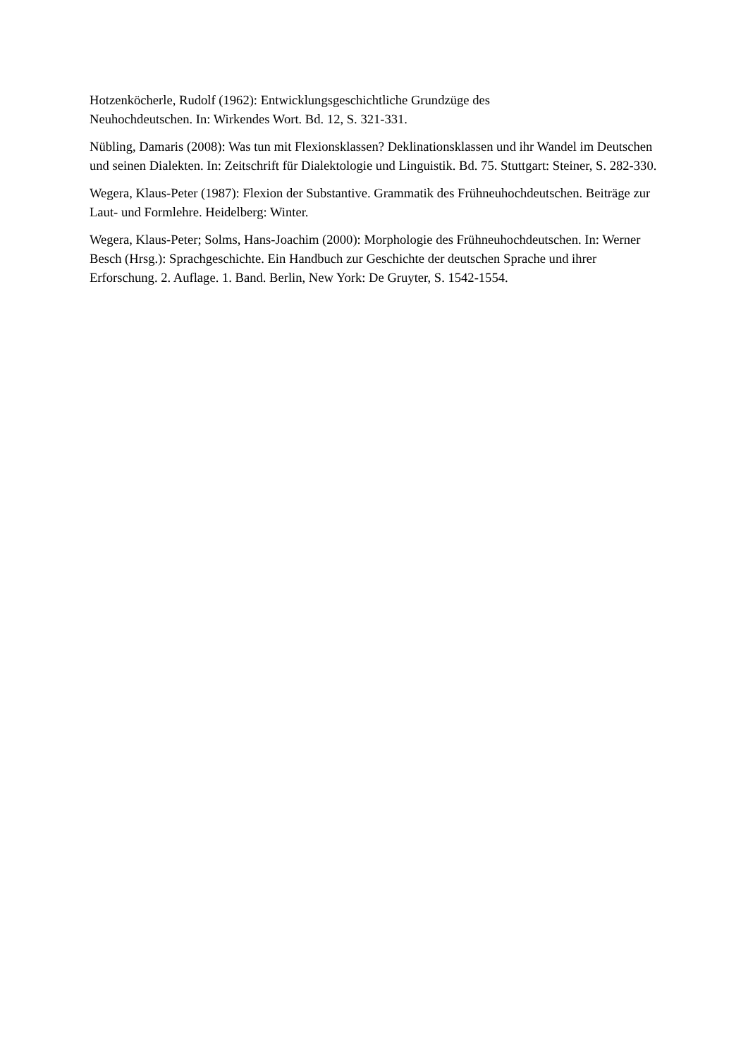Hotzenköcherle, Rudolf (1962): Entwicklungsgeschichtliche Grundzüge des
Neuhochdeutschen. In: Wirkendes Wort. Bd. 12, S. 321-331.
Nübling, Damaris (2008): Was tun mit Flexionsklassen? Deklinationsklassen und ihr Wandel im Deutschen und seinen Dialekten. In: Zeitschrift für Dialektologie und Linguistik. Bd. 75. Stuttgart: Steiner, S. 282-330.
Wegera, Klaus-Peter (1987): Flexion der Substantive. Grammatik des Frühneuhochdeutschen. Beiträge zur Laut- und Formlehre. Heidelberg: Winter.
Wegera, Klaus-Peter; Solms, Hans-Joachim (2000): Morphologie des Frühneuhochdeutschen. In: Werner Besch (Hrsg.): Sprachgeschichte. Ein Handbuch zur Geschichte der deutschen Sprache und ihrer Erforschung. 2. Auflage. 1. Band. Berlin, New York: De Gruyter, S. 1542-1554.